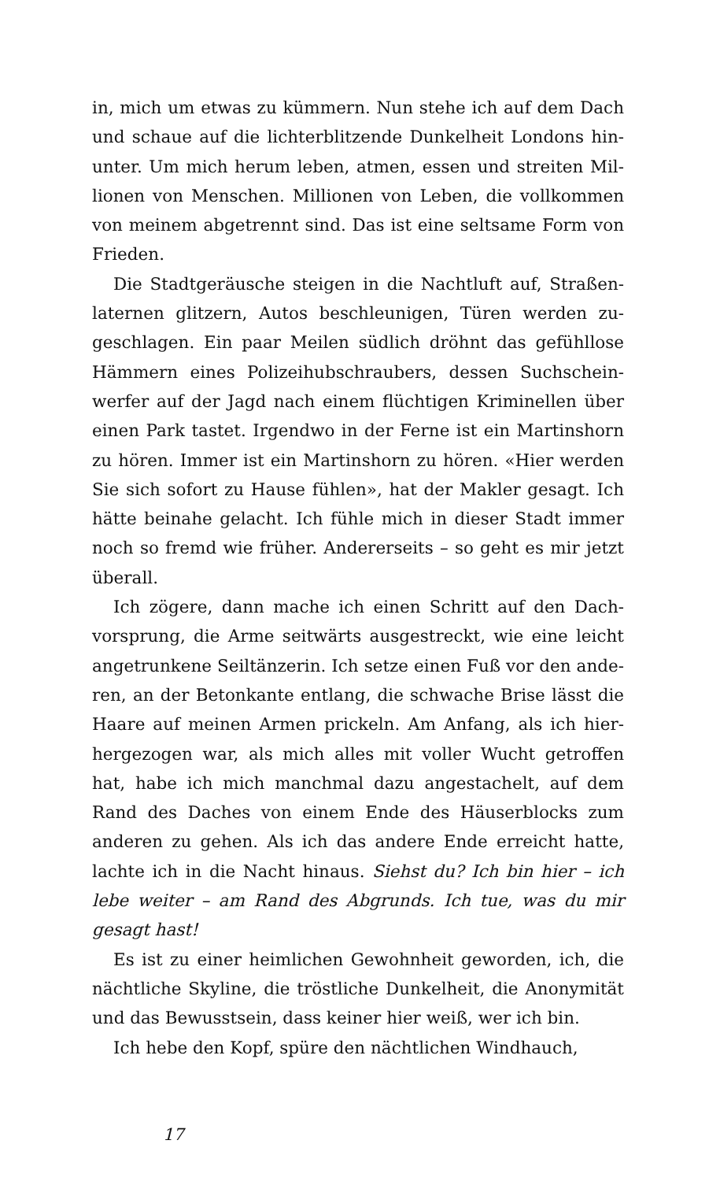in, mich um etwas zu kümmern. Nun stehe ich auf dem Dach und schaue auf die lichterblitzende Dunkelheit Londons hin­unter. Um mich herum leben, atmen, essen und streiten Mil­lionen von Menschen. Millionen von Leben, die vollkommen von meinem abgetrennt sind. Das ist eine seltsame Form von Frieden.
Die Stadtgeräusche steigen in die Nachtluft auf, Straßen­laternen glitzern, Autos beschleunigen, Türen werden zu­geschlagen. Ein paar Meilen südlich dröhnt das gefühllose Hämmern eines Polizeihubschraubers, dessen Suchschein­werfer auf der Jagd nach einem flüchtigen Kriminellen über einen Park tastet. Irgendwo in der Ferne ist ein Martinshorn zu hören. Immer ist ein Martinshorn zu hören. «Hier wer­den Sie sich sofort zu Hause fühlen», hat der Makler gesagt. Ich hätte beinahe gelacht. Ich fühle mich in dieser Stadt im­mer noch so fremd wie früher. Andererseits – so geht es mir jetzt überall.
Ich zögere, dann mache ich einen Schritt auf den Dach­vorsprung, die Arme seitwärts ausgestreckt, wie eine leicht angetrunkene Seiltänzerin. Ich setze einen Fuß vor den ande­ren, an der Betonkante entlang, die schwache Brise lässt die Haare auf meinen Armen prickeln. Am Anfang, als ich hier­hergezogen war, als mich alles mit voller Wucht getroffen hat, habe ich mich manchmal dazu angestachelt, auf dem Rand des Daches von einem Ende des Häuserblocks zum anderen zu gehen. Als ich das andere Ende erreicht hatte, lachte ich in die Nacht hinaus. Siehst du? Ich bin hier – ich lebe weiter – am Rand des Abgrunds. Ich tue, was du mir gesagt hast!
Es ist zu einer heimlichen Gewohnheit geworden, ich, die nächtliche Skyline, die tröstliche Dunkelheit, die Anonymi­tät und das Bewusstsein, dass keiner hier weiß, wer ich bin.
Ich hebe den Kopf, spüre den nächtlichen Windhauch,
17